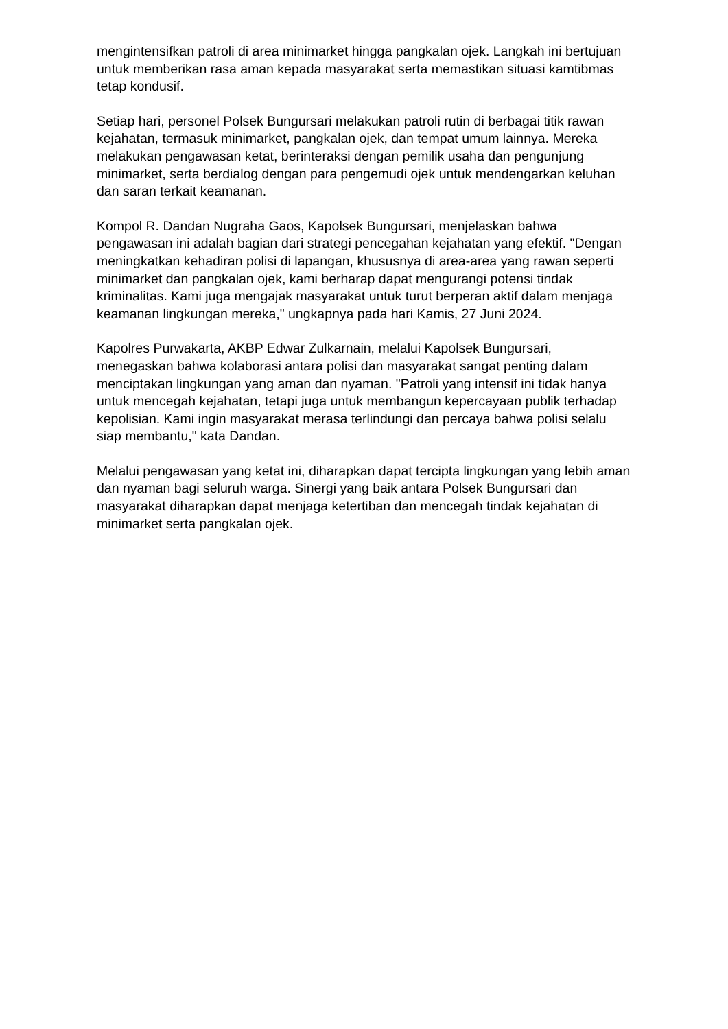mengintensifkan patroli di area minimarket hingga pangkalan ojek. Langkah ini bertujuan untuk memberikan rasa aman kepada masyarakat serta memastikan situasi kamtibmas tetap kondusif.
Setiap hari, personel Polsek Bungursari melakukan patroli rutin di berbagai titik rawan kejahatan, termasuk minimarket, pangkalan ojek, dan tempat umum lainnya. Mereka melakukan pengawasan ketat, berinteraksi dengan pemilik usaha dan pengunjung minimarket, serta berdialog dengan para pengemudi ojek untuk mendengarkan keluhan dan saran terkait keamanan.
Kompol R. Dandan Nugraha Gaos, Kapolsek Bungursari, menjelaskan bahwa pengawasan ini adalah bagian dari strategi pencegahan kejahatan yang efektif. "Dengan meningkatkan kehadiran polisi di lapangan, khususnya di area-area yang rawan seperti minimarket dan pangkalan ojek, kami berharap dapat mengurangi potensi tindak kriminalitas. Kami juga mengajak masyarakat untuk turut berperan aktif dalam menjaga keamanan lingkungan mereka," ungkapnya pada hari Kamis, 27 Juni 2024.
Kapolres Purwakarta, AKBP Edwar Zulkarnain, melalui Kapolsek Bungursari, menegaskan bahwa kolaborasi antara polisi dan masyarakat sangat penting dalam menciptakan lingkungan yang aman dan nyaman. "Patroli yang intensif ini tidak hanya untuk mencegah kejahatan, tetapi juga untuk membangun kepercayaan publik terhadap kepolisian. Kami ingin masyarakat merasa terlindungi dan percaya bahwa polisi selalu siap membantu," kata Dandan.
Melalui pengawasan yang ketat ini, diharapkan dapat tercipta lingkungan yang lebih aman dan nyaman bagi seluruh warga. Sinergi yang baik antara Polsek Bungursari dan masyarakat diharapkan dapat menjaga ketertiban dan mencegah tindak kejahatan di minimarket serta pangkalan ojek.